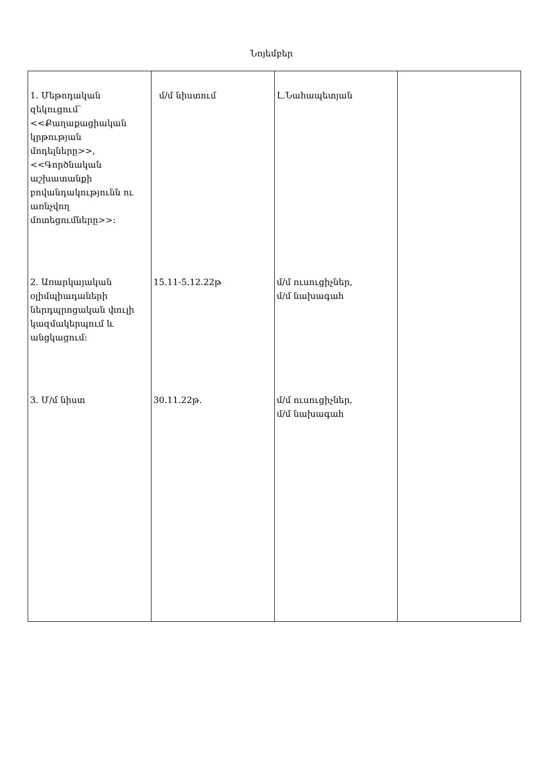Նոյեմբեր
| 1. Մեթոդական զեկուցում՝ <<Քաղաքացիական կրթության մոդելները>>, <<Գործնական աշխատանքի բովանդակությունն ու առնչվող մոտեցումները>>: 2. Առարկայական օլիմպիադաների ներդպրոցական փուլի կազմակերպում և անցկացում: 3. Մ/մ նիստ | մ/մ նիստում 15.11-5.12.22թ 30.11.22թ. | Լ.Նահապետյան մ/մ ուսուցիչներ, մ/մ նախագահ մ/մ ուսուցիչներ, մ/մ նախագահ | |